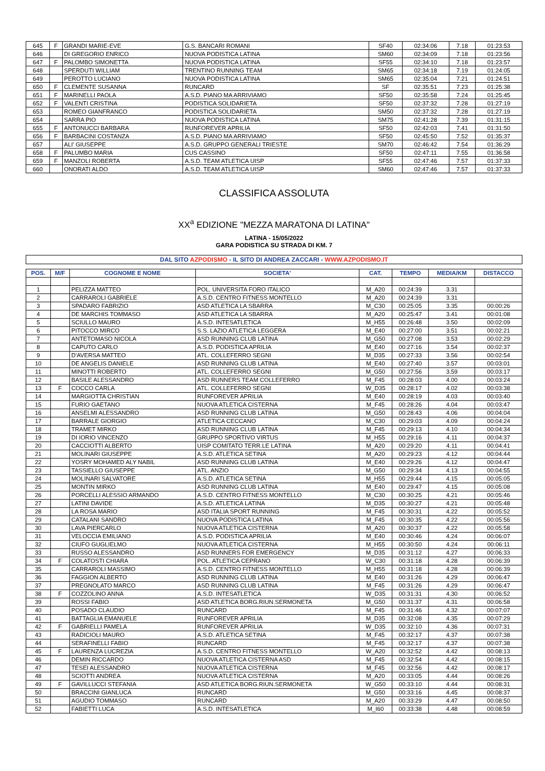| 645 | F | GRANDI MARIE-EVE | G.S. BANCARI ROMANI | SF40 | 02:34:06 | 7.18 | 01:23:53 |
| 646 | | DI GREGORIO ENRICO | NUOVA PODISTICA LATINA | SM60 | 02:34:09 | 7.18 | 01:23:56 |
| 647 | F | PALOMBO SIMONETTA | NUOVA PODISTICA LATINA | SF55 | 02:34:10 | 7.18 | 01:23:57 |
| 648 | | SPERDUTI WILLIAM | TRENTINO RUNNING TEAM | SM65 | 02:34:18 | 7.19 | 01:24:05 |
| 649 | | PEROTTO LUCIANO | NUOVA PODISTICA LATINA | SM65 | 02:35:04 | 7.21 | 01:24:51 |
| 650 | F | CLEMENTE SUSANNA | RUNCARD | SF | 02:35:51 | 7.23 | 01:25:38 |
| 651 | F | MARINELLI PAOLA | A.S.D. PIANO MA ARRIVIAMO | SF50 | 02:35:58 | 7.24 | 01:25:45 |
| 652 | F | VALENTI CRISTINA | PODISTICA SOLIDARIETA | SF50 | 02:37:32 | 7.28 | 01:27:19 |
| 653 | | ROMEO GIANFRANCO | PODISTICA SOLIDARIETA | SM50 | 02:37:32 | 7.28 | 01:27:19 |
| 654 | | SARRA PIO | NUOVA PODISTICA LATINA | SM75 | 02:41:28 | 7.39 | 01:31:15 |
| 655 | F | ANTONUCCI BARBARA | RUNFOREVER APRILIA | SF50 | 02:42:03 | 7.41 | 01:31:50 |
| 656 | F | BARBACINI COSTANZA | A.S.D. PIANO MA ARRIVIAMO | SF50 | 02:45:50 | 7.52 | 01:35:37 |
| 657 | | ALI' GIUSEPPE | A.S.D. GRUPPO GENERALI TRIESTE | SM70 | 02:46:42 | 7.54 | 01:36:29 |
| 658 | F | PALUMBO MARIA | CUS CASSINO | SF50 | 02:47:11 | 7.55 | 01:36:58 |
| 659 | F | MANZOLI ROBERTA | A.S.D. TEAM ATLETICA UISP | SF55 | 02:47:46 | 7.57 | 01:37:33 |
| 660 | | ONORATI ALDO | A.S.D. TEAM ATLETICA UISP | SM60 | 02:47:46 | 7.57 | 01:37:33 |
CLASSIFICA ASSOLUTA
XX<sup>a</sup> EDIZIONE "MEZZA MARATONA DI LATINA"
LATINA - 15/05/2022
GARA PODISTICA SU STRADA DI KM. 7
DAL SITO AZPODISMO - IL SITO DI ANDREA ZACCARI - WWW.AZPODISMO.IT
| POS. | M/F | COGNOME E NOME | SOCIETA' | CAT. | TEMPO | MEDIA/KM | DISTACCO |
| --- | --- | --- | --- | --- | --- | --- | --- |
| 1 | | PELIZZA MATTEO | POL. UNIVERSITA FORO ITALICO | M_A20 | 00:24:39 | 3.31 | |
| 2 | | CARRAROLI GABRIELE | A.S.D. CENTRO FITNESS MONTELLO | M_A20 | 00:24:39 | 3.31 | |
| 3 | | SPADARO FABRIZIO | ASD ATLETICA LA SBARRA | M_C30 | 00:25:05 | 3.35 | 00:00:26 |
| 4 | | DE MARCHIS TOMMASO | ASD ATLETICA LA SBARRA | M_A20 | 00:25:47 | 3.41 | 00:01:08 |
| 5 | | SCIULLO MAURO | A.S.D. INTESATLETICA | M_H55 | 00:26:48 | 3.50 | 00:02:09 |
| 6 | | PITOCCO MIRCO | S.S. LAZIO ATLETICA LEGGERA | M_E40 | 00:27:00 | 3.51 | 00:02:21 |
| 7 | | ANTETOMASO NICOLA | ASD RUNNING CLUB LATINA | M_G50 | 00:27:08 | 3.53 | 00:02:29 |
| 8 | | CAPUTO CARLO | A.S.D. PODISTICA APRILIA | M_E40 | 00:27:16 | 3.54 | 00:02:37 |
| 9 | | D'AVERSA MATTEO | ATL. COLLEFERRO SEGNI | M_D35 | 00:27:33 | 3.56 | 00:02:54 |
| 10 | | DE ANGELIS DANIELE | ASD RUNNING CLUB LATINA | M_E40 | 00:27:40 | 3.57 | 00:03:01 |
| 11 | | MINOTTI ROBERTO | ATL. COLLEFERRO SEGNI | M_G50 | 00:27:56 | 3.59 | 00:03:17 |
| 12 | | BASILE ALESSANDRO | ASD RUNNERS TEAM COLLEFERRO | M_F45 | 00:28:03 | 4.00 | 00:03:24 |
| 13 | F | COCCO CARLA | ATL. COLLEFERRO SEGNI | W_D35 | 00:28:17 | 4.02 | 00:03:38 |
| 14 | | MARGIOTTA CHRISTIAN | RUNFOREVER APRILIA | M_E40 | 00:28:19 | 4.03 | 00:03:40 |
| 15 | | FURIO GAETANO | NUOVA ATLETICA CISTERNA | M_F45 | 00:28:26 | 4.04 | 00:03:47 |
| 16 | | ANSELMI ALESSANDRO | ASD RUNNING CLUB LATINA | M_G50 | 00:28:43 | 4.06 | 00:04:04 |
| 17 | | BARRALE GIORGIO | ATLETICA CECCANO | M_C30 | 00:29:03 | 4.09 | 00:04:24 |
| 18 | | TRAMET MIRKO | ASD RUNNING CLUB LATINA | M_F45 | 00:29:13 | 4.10 | 00:04:34 |
| 19 | | DI IORIO VINCENZO | GRUPPO SPORTIVO VIRTUS | M_H55 | 00:29:16 | 4.11 | 00:04:37 |
| 20 | | CACCIOTTI ALBERTO | UISP COMITATO TERR.LE LATINA | M_A20 | 00:29:20 | 4.11 | 00:04:41 |
| 21 | | MOLINARI GIUSEPPE | A.S.D. ATLETICA SETINA | M_A20 | 00:29:23 | 4.12 | 00:04:44 |
| 22 | | YOSRY MOHAMED ALY NABIL | ASD RUNNING CLUB LATINA | M_E40 | 00:29:26 | 4.12 | 00:04:47 |
| 23 | | TASSIELLO GIUSEPPE | ATL. ANZIO | M_G50 | 00:29:34 | 4.13 | 00:04:55 |
| 24 | | MOLINARI SALVATORE | A.S.D. ATLETICA SETINA | M_H55 | 00:29:44 | 4.15 | 00:05:05 |
| 25 | | MONTIN MIRKO | ASD RUNNING CLUB LATINA | M_E40 | 00:29:47 | 4.15 | 00:05:08 |
| 26 | | PORCELLI ALESSIO ARMANDO | A.S.D. CENTRO FITNESS MONTELLO | M_C30 | 00:30:25 | 4.21 | 00:05:46 |
| 27 | | LATINI DAVIDE | A.S.D. ATLETICA LATINA | M_D35 | 00:30:27 | 4.21 | 00:05:48 |
| 28 | | LA ROSA MARIO | ASD ITALIA SPORT RUNNING | M_F45 | 00:30:31 | 4.22 | 00:05:52 |
| 29 | | CATALANI SANDRO | NUOVA PODISTICA LATINA | M_F45 | 00:30:35 | 4.22 | 00:05:56 |
| 30 | | LAVA PIERCARLO | NUOVA ATLETICA CISTERNA | M_A20 | 00:30:37 | 4.22 | 00:05:58 |
| 31 | | VELOCCIA EMILIANO | A.S.D. PODISTICA APRILIA | M_E40 | 00:30:46 | 4.24 | 00:06:07 |
| 32 | | CIUFO GUGLIELMO | NUOVA ATLETICA CISTERNA | M_H55 | 00:30:50 | 4.24 | 00:06:11 |
| 33 | | RUSSO ALESSANDRO | ASD RUNNERS FOR EMERGENCY | M_D35 | 00:31:12 | 4.27 | 00:06:33 |
| 34 | F | COLATOSTI CHIARA | POL. ATLETICA CEPRANO | W_C30 | 00:31:18 | 4.28 | 00:06:39 |
| 35 | | CARRAROLI MASSIMO | A.S.D. CENTRO FITNESS MONTELLO | M_H55 | 00:31:18 | 4.28 | 00:06:39 |
| 36 | | FAGGION ALBERTO | ASD RUNNING CLUB LATINA | M_E40 | 00:31:26 | 4.29 | 00:06:47 |
| 37 | | PREGNOLATO MARCO | ASD RUNNING CLUB LATINA | M_F45 | 00:31:26 | 4.29 | 00:06:47 |
| 38 | F | COZZOLINO ANNA | A.S.D. INTESATLETICA | W_D35 | 00:31:31 | 4.30 | 00:06:52 |
| 39 | | ROSSI FABIO | ASD ATLETICA BORG.RIUN.SERMONETA | M_G50 | 00:31:37 | 4.31 | 00:06:58 |
| 40 | | POSADO CLAUDIO | RUNCARD | M_F45 | 00:31:46 | 4.32 | 00:07:07 |
| 41 | | BATTAGLIA EMANUELE | RUNFOREVER APRILIA | M_D35 | 00:32:08 | 4.35 | 00:07:29 |
| 42 | F | GABRIELLI PAMELA | RUNFOREVER APRILIA | W_D35 | 00:32:10 | 4.36 | 00:07:31 |
| 43 | | RADICIOLI MAURO | A.S.D. ATLETICA SETINA | M_F45 | 00:32:17 | 4.37 | 00:07:38 |
| 44 | | SERAFINELLI FABIO | RUNCARD | M_F45 | 00:32:17 | 4.37 | 00:07:38 |
| 45 | F | LAURENZA LUCREZIA | A.S.D. CENTRO FITNESS MONTELLO | W_A20 | 00:32:52 | 4.42 | 00:08:13 |
| 46 | | DEMIN RICCARDO | NUOVA ATLETICA CISTERNA ASD | M_F45 | 00:32:54 | 4.42 | 00:08:15 |
| 47 | | TESEI ALESSANDRO | NUOVA ATLETICA CISTERNA | M_F45 | 00:32:56 | 4.42 | 00:08:17 |
| 48 | | SCIOTTI ANDREA | NUOVA ATLETICA CISTERNA | M_A20 | 00:33:05 | 4.44 | 00:08:26 |
| 49 | F | GAVILLUCCI STEFANIA | ASD ATLETICA BORG.RIUN.SERMONETA | W_G50 | 00:33:10 | 4.44 | 00:08:31 |
| 50 | | BRACCINI GIANLUCA | RUNCARD | M_G50 | 00:33:16 | 4.45 | 00:08:37 |
| 51 | | AGUDIO TOMMASO | RUNCARD | M_A20 | 00:33:29 | 4.47 | 00:08:50 |
| 52 | | FABIETTI LUCA | A.S.D. INTESATLETICA | M_I60 | 00:33:38 | 4.48 | 00:08:59 |